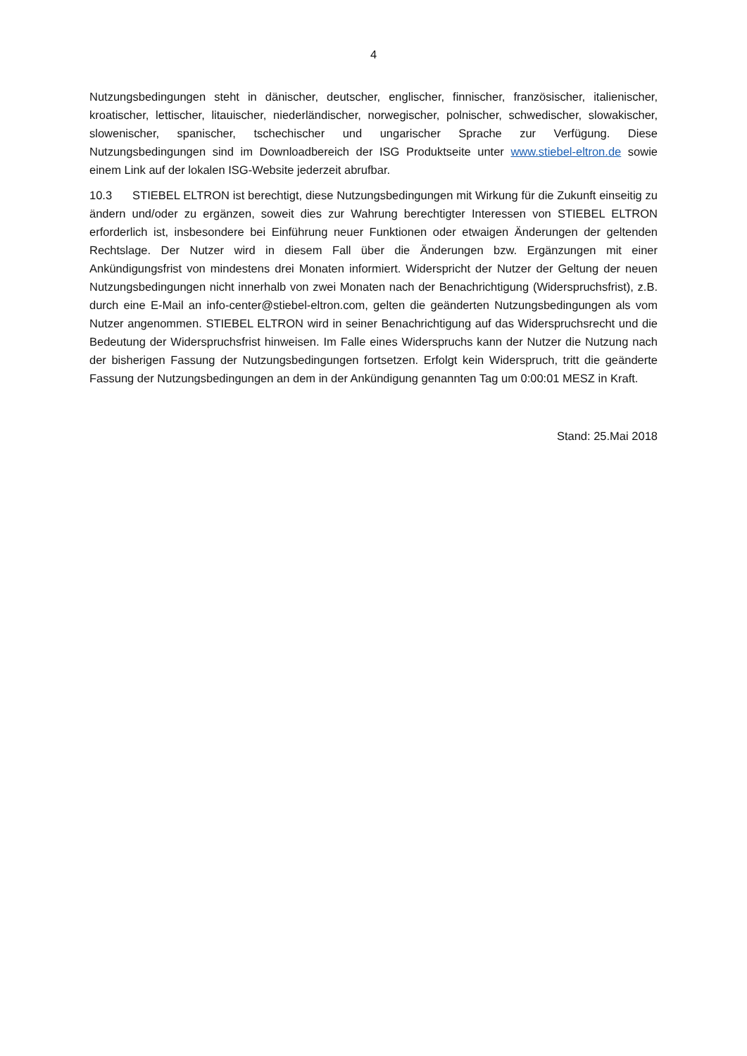4
Nutzungsbedingungen steht in dänischer, deutscher, englischer, finnischer, französischer, italienischer, kroatischer, lettischer, litauischer, niederländischer, norwegischer, polnischer, schwedischer, slowakischer, slowenischer, spanischer, tschechischer und ungarischer Sprache zur Verfügung. Diese Nutzungsbedingungen sind im Downloadbereich der ISG Produktseite unter www.stiebel-eltron.de sowie einem Link auf der lokalen ISG-Website jederzeit abrufbar.
10.3 STIEBEL ELTRON ist berechtigt, diese Nutzungsbedingungen mit Wirkung für die Zukunft einseitig zu ändern und/oder zu ergänzen, soweit dies zur Wahrung berechtigter Interessen von STIEBEL ELTRON erforderlich ist, insbesondere bei Einführung neuer Funktionen oder etwaigen Änderungen der geltenden Rechtslage. Der Nutzer wird in diesem Fall über die Änderungen bzw. Ergänzungen mit einer Ankündigungsfrist von mindestens drei Monaten informiert. Widerspricht der Nutzer der Geltung der neuen Nutzungsbedingungen nicht innerhalb von zwei Monaten nach der Benachrichtigung (Widerspruchsfrist), z.B. durch eine E-Mail an info-center@stiebel-eltron.com, gelten die geänderten Nutzungsbedingungen als vom Nutzer angenommen. STIEBEL ELTRON wird in seiner Benachrichtigung auf das Widerspruchsrecht und die Bedeutung der Widerspruchsfrist hinweisen. Im Falle eines Widerspruchs kann der Nutzer die Nutzung nach der bisherigen Fassung der Nutzungsbedingungen fortsetzen. Erfolgt kein Widerspruch, tritt die geänderte Fassung der Nutzungsbedingungen an dem in der Ankündigung genannten Tag um 0:00:01 MESZ in Kraft.
Stand: 25.Mai 2018